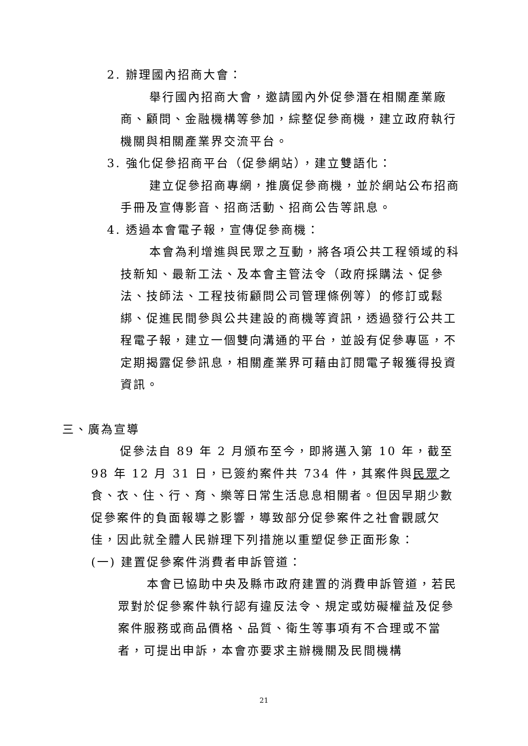2. 辦理國內招商大會：
舉行國內招商大會，邀請國內外促參潛在相關產業廠商、顧問、金融機構等參加，綜整促參商機，建立政府執行機關與相關產業界交流平台。
3. 強化促參招商平台（促參網站），建立雙語化：
建立促參招商專網，推廣促參商機，並於網站公布招商手冊及宣傳影音、招商活動、招商公告等訊息。
4. 透過本會電子報，宣傳促參商機：
本會為利增進與民眾之互動，將各項公共工程領域的科技新知、最新工法、及本會主管法令（政府採購法、促參法、技師法、工程技術顧問公司管理條例等）的修訂或鬆綁、促進民間參與公共建設的商機等資訊，透過發行公共工程電子報，建立一個雙向溝通的平台，並設有促參專區，不定期揭露促參訊息，相關產業界可藉由訂閱電子報獲得投資資訊。
三、廣為宣導
促參法自 89 年 2 月頒布至今，即將邁入第 10 年，截至 98 年 12 月 31 日，已簽約案件共 734 件，其案件與民眾之食、衣、住、行、育、樂等日常生活息息相關者。但因早期少數促參案件的負面報導之影響，導致部分促參案件之社會觀感欠佳，因此就全體人民辦理下列措施以重塑促參正面形象：
(一) 建置促參案件消費者申訴管道：
本會已協助中央及縣市政府建置的消費申訴管道，若民眾對於促參案件執行認有違反法令、規定或妨礙權益及促參案件服務或商品價格、品質、衛生等事項有不合理或不當者，可提出申訴，本會亦要求主辦機關及民間機構
21